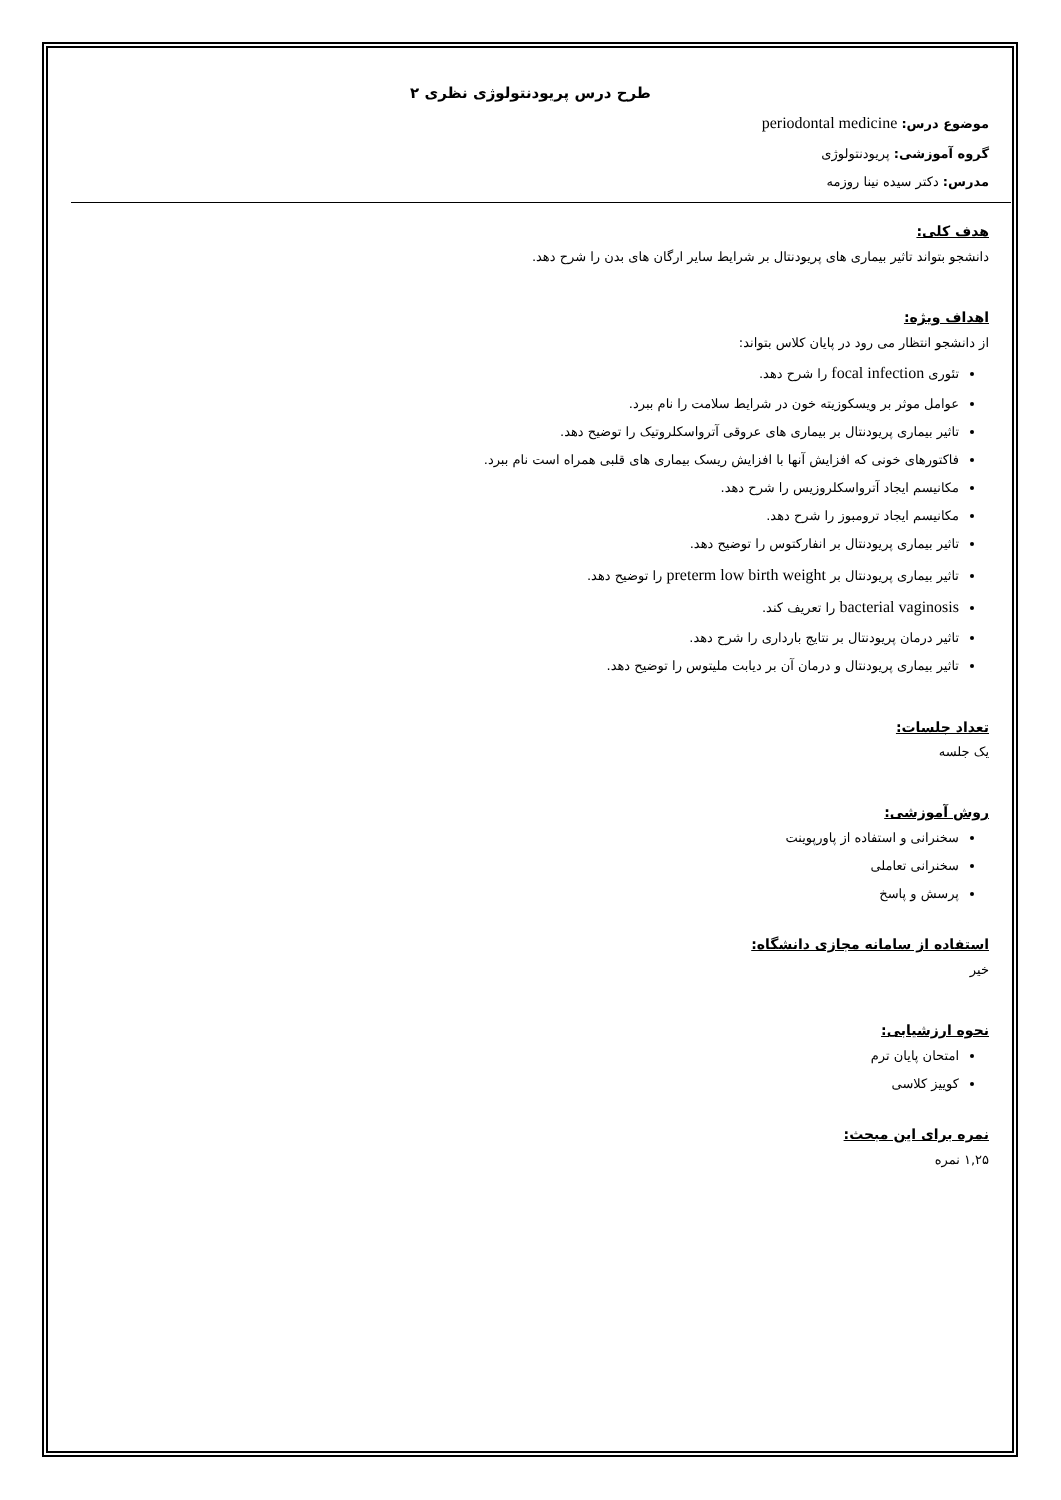طرح درس پریودنتولوژی نظری ۲
موضوع درس: periodontal medicine
گروه آموزشی: پریودنتولوژی
مدرس: دکتر سیده نینا روزمه
هدف کلی:
دانشجو بتواند تاثیر بیماری های پریودنتال بر شرایط سایر ارگان های بدن را شرح دهد.
اهداف ویژه:
از دانشجو انتظار می رود در پایان کلاس بتواند:
تئوری focal infection را شرح دهد.
عوامل موثر بر ویسکوزیته خون در شرایط سلامت را نام ببرد.
تاثیر بیماری پریودنتال بر بیماری های عروقی آترواسکلروتیک را توضیح دهد.
فاکتورهای خونی که افزایش آنها با افزایش ریسک بیماری های قلبی همراه است نام ببرد.
مکانیسم ایجاد آترواسکلروزیس را شرح دهد.
مکانیسم ایجاد ترومبوز را شرح دهد.
تاثیر بیماری پریودنتال بر انفارکتوس را توضیح دهد.
تاثیر بیماری پریودنتال بر preterm low birth weight را توضیح دهد.
bacterial vaginosis را تعریف کند.
تاثیر درمان پریودنتال بر نتایج بارداری را شرح دهد.
تاثیر بیماری پریودنتال و درمان آن بر دیابت ملیتوس را توضیح دهد.
تعداد جلسات:
یک جلسه
روش آموزشی:
سخنرانی و استفاده از پاورپوینت
سخنرانی تعاملی
پرسش و پاسخ
استفاده از سامانه مجازی دانشگاه:
خیر
نحوه ارزشیابی:
امتحان پایان ترم
کوییز کلاسی
نمره برای این مبحث:
۱,۲۵ نمره